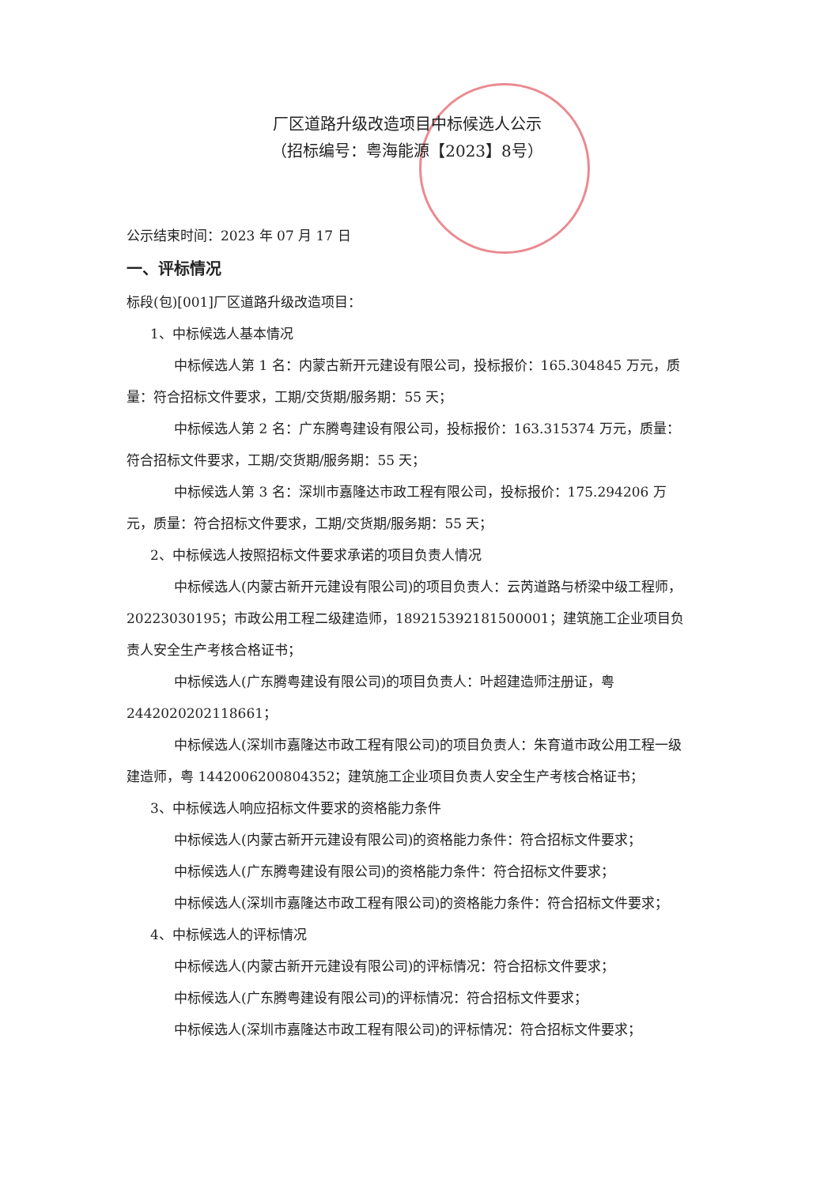厂区道路升级改造项目中标候选人公示
（招标编号：粤海能源【2023】8号）
公示结束时间：2023 年 07 月 17 日
一、评标情况
标段(包)[001]厂区道路升级改造项目：
1、中标候选人基本情况
中标候选人第 1 名：内蒙古新开元建设有限公司，投标报价：165.304845 万元，质量：符合招标文件要求，工期/交货期/服务期：55 天；
中标候选人第 2 名：广东腾粤建设有限公司，投标报价：163.315374 万元，质量：符合招标文件要求，工期/交货期/服务期：55 天；
中标候选人第 3 名：深圳市嘉隆达市政工程有限公司，投标报价：175.294206 万元，质量：符合招标文件要求，工期/交货期/服务期：55 天；
2、中标候选人按照招标文件要求承诺的项目负责人情况
中标候选人(内蒙古新开元建设有限公司)的项目负责人：云芮道路与桥梁中级工程师，20223030195；市政公用工程二级建造师，189215392181500001；建筑施工企业项目负责人安全生产考核合格证书；
中标候选人(广东腾粤建设有限公司)的项目负责人：叶超建造师注册证，粤2442020202118661；
中标候选人(深圳市嘉隆达市政工程有限公司)的项目负责人：朱育道市政公用工程一级建造师，粤 1442006200804352；建筑施工企业项目负责人安全生产考核合格证书；
3、中标候选人响应招标文件要求的资格能力条件
中标候选人(内蒙古新开元建设有限公司)的资格能力条件：符合招标文件要求；
中标候选人(广东腾粤建设有限公司)的资格能力条件：符合招标文件要求；
中标候选人(深圳市嘉隆达市政工程有限公司)的资格能力条件：符合招标文件要求；
4、中标候选人的评标情况
中标候选人(内蒙古新开元建设有限公司)的评标情况：符合招标文件要求；
中标候选人(广东腾粤建设有限公司)的评标情况：符合招标文件要求；
中标候选人(深圳市嘉隆达市政工程有限公司)的评标情况：符合招标文件要求；